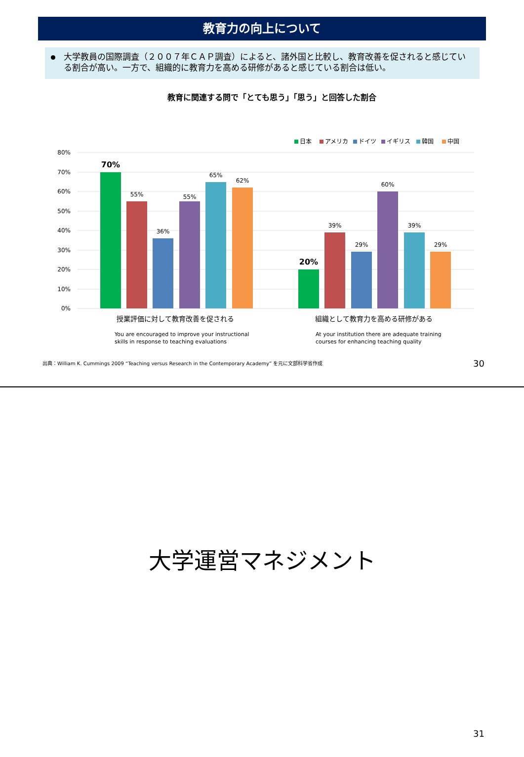教育力の向上について
大学教員の国際調査（２００７年ＣＡＰ調査）によると、諸外国と比較し、教育改善を促されると感じている割合が高い。一方で、組織的に教育力を高める研修があると感じている割合は低い。
教育に関連する問で「とても思う」「思う」と回答した割合
日本
アメリカ
ドイツ
イギリス
韓国
中国
80%
70%
60%
50%
40%
30%
20%
10%
0%
70%
55%
36%
55%
65%
62%
20%
39%
29%
60%
39%
29%
授業評価に対して教育改善を促される
組織として教育力を高める研修がある
You are encouraged to improve your instructional
skills in response to teaching evaluations
At your institution there are adequate training
courses for enhancing teaching quality
出典：William K. Cummings 2009 “Teaching versus Research in the Contemporary Academy” を元に文部科学省作成
30
大学運営マネジメント
31